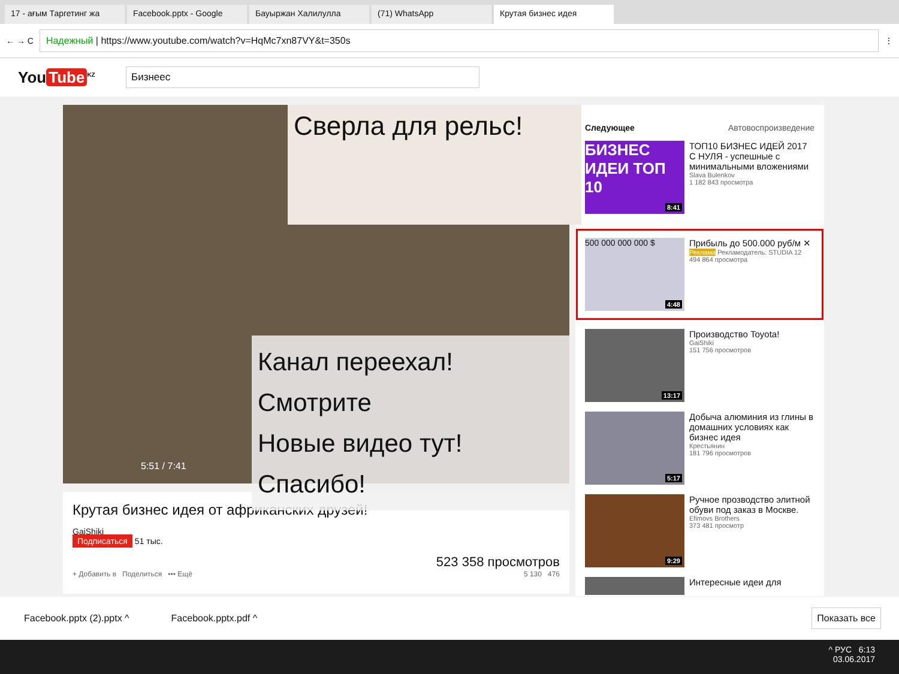17 - ағым Таргетинг жа
Facebook.pptx - Google
Бауыржан Халилулла
(71) WhatsApp
Крутая бизнес идея
← → C
Надежный | https://www.youtube.com/watch?v=HqMc7xn87VY&t=350s
⋮
You Tube<sup>KZ</sup>
Бизнеес
Сверла для рельс!
Канал переехал! Смотрите
Новые видео тут!
Спасибо!
5:51 / 7:41
Крутая бизнес идея от африканских друзей!
GaiShiki
Подписаться 51 тыс.
523 358 просмотров
+ Добавить в Поделиться ••• Ещё 5 130 476
Следующее Автовоспроизведение
БИЗНЕС ИДЕИ ТОП 10
8:41
ТОП10 БИЗНЕС ИДЕЙ 2017 С НУЛЯ - успешные с минимальными вложениями
Slava Bulenkov
1 182 843 просмотра
500 000 000 000 $
4:48
Прибыль до 500.000 руб/м ✕
Реклама Рекламодатель: STUDIA 12
494 864 просмотра
13:17
Производство Toyota!
GaiShiki
151 756 просмотров
5:17
Добыча алюминия из глины в домашних условиях как бизнес идея
Крестьянин
181 796 просмотров
9:29
Ручное прозводство элитной обуви под заказ в Москве.
Efimovs Brothers
373 481 просмотр
Интересные идеи для
Facebook.pptx (2).pptx ^ Facebook.pptx.pdf ^ Показать все
^ РУС 6:13
03.06.2017